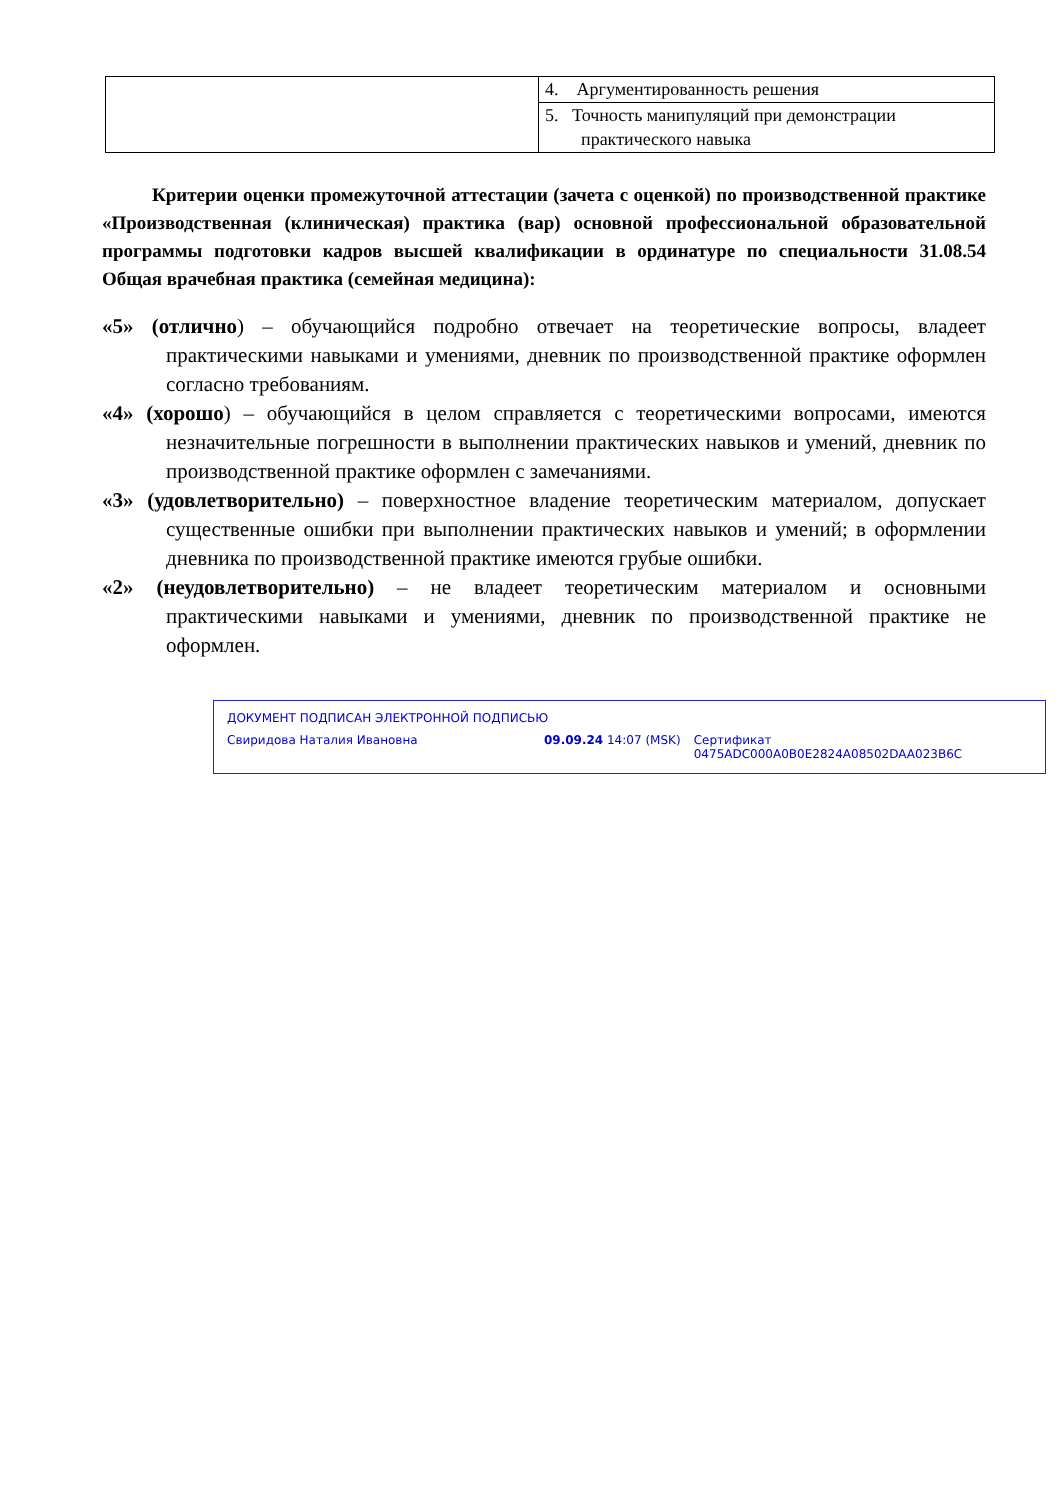| | 4. Аргументированность решения |
| | 5. Точность манипуляций при демонстрации практического навыка |
Критерии оценки промежуточной аттестации (зачета с оценкой) по производственной практике «Производственная (клиническая) практика (вар) основной профессиональной образовательной программы подготовки кадров высшей квалификации в ординатуре по специальности 31.08.54 Общая врачебная практика (семейная медицина):
«5» (отлично) – обучающийся подробно отвечает на теоретические вопросы, владеет практическими навыками и умениями, дневник по производственной практике оформлен согласно требованиям.
«4» (хорошо) – обучающийся в целом справляется с теоретическими вопросами, имеются незначительные погрешности в выполнении практических навыков и умений, дневник по производственной практике оформлен с замечаниями.
«3» (удовлетворительно) – поверхностное владение теоретическим материалом, допускает существенные ошибки при выполнении практических навыков и умений; в оформлении дневника по производственной практике имеются грубые ошибки.
«2» (неудовлетворительно) – не владеет теоретическим материалом и основными практическими навыками и умениями, дневник по производственной практике не оформлен.
ДОКУМЕНТ ПОДПИСАН ЭЛЕКТРОННОЙ ПОДПИСЬЮ
Свиридова Наталия Ивановна 09.09.24 14:07 (MSK) Сертификат 0475ADC000A0B0E2824A08502DAA023B6C